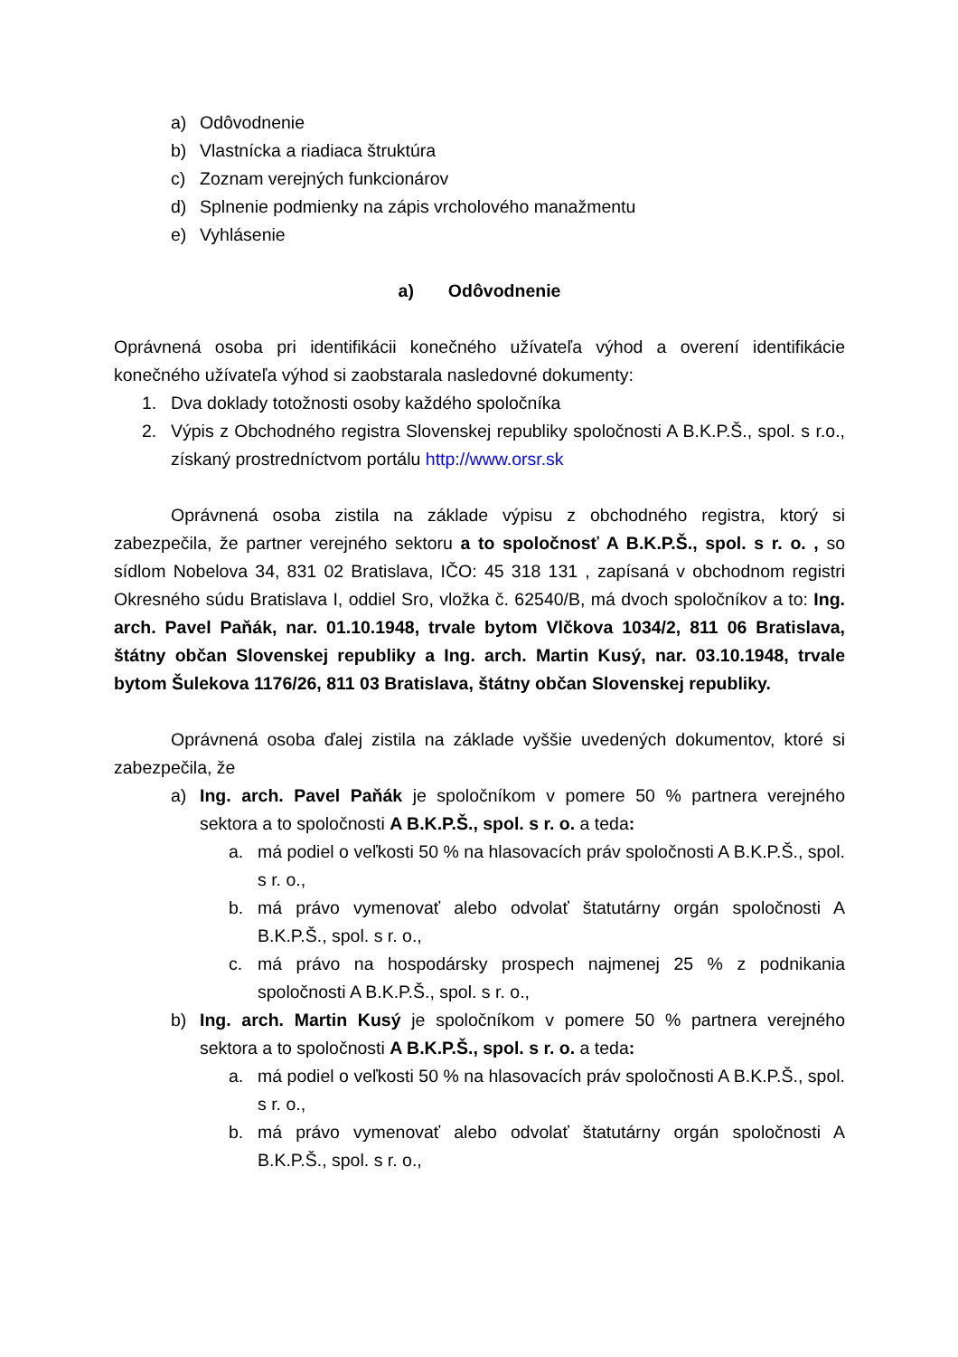a) Odôvodnenie
b) Vlastnícka a riadiaca štruktúra
c) Zoznam verejných funkcionárov
d) Splnenie podmienky na zápis vrcholového manažmentu
e) Vyhlásenie
a) Odôvodnenie
Oprávnená osoba pri identifikácii konečného užívateľa výhod a overení identifikácie konečného užívateľa výhod si zaobstarala nasledovné dokumenty:
1. Dva doklady totožnosti osoby každého spoločníka
2. Výpis z Obchodného registra Slovenskej republiky spoločnosti A B.K.P.Š., spol. s r.o., získaný prostredníctvom portálu http://www.orsr.sk
Oprávnená osoba zistila na základe výpisu z obchodného registra, ktorý si zabezpečila, že partner verejného sektoru a to spoločnosť A B.K.P.Š., spol. s r. o. , so sídlom Nobelova 34, 831 02 Bratislava, IČO: 45 318 131 , zapísaná v obchodnom registri Okresného súdu Bratislava I, oddiel Sro, vložka č. 62540/B, má dvoch spoločníkov a to: Ing. arch. Pavel Paňák, nar. 01.10.1948, trvale bytom Vlčkova 1034/2, 811 06 Bratislava, štátny občan Slovenskej republiky a Ing. arch. Martin Kusý, nar. 03.10.1948, trvale bytom Šulekova 1176/26, 811 03 Bratislava, štátny občan Slovenskej republiky.
Oprávnená osoba ďalej zistila na základe vyššie uvedených dokumentov, ktoré si zabezpečila, že
a) Ing. arch. Pavel Paňák je spoločníkom v pomere 50 % partnera verejného sektora a to spoločnosti A B.K.P.Š., spol. s r. o. a teda:
a. má podiel o veľkosti 50 % na hlasovacích práv spoločnosti A B.K.P.Š., spol. s r. o.,
b. má právo vymenovať alebo odvolať štatutárny orgán spoločnosti A B.K.P.Š., spol. s r. o.,
c. má právo na hospodársky prospech najmenej 25 % z podnikania spoločnosti A B.K.P.Š., spol. s r. o.,
b) Ing. arch. Martin Kusý je spoločníkom v pomere 50 % partnera verejného sektora a to spoločnosti A B.K.P.Š., spol. s r. o. a teda:
a. má podiel o veľkosti 50 % na hlasovacích práv spoločnosti A B.K.P.Š., spol. s r. o.,
b. má právo vymenovať alebo odvolať štatutárny orgán spoločnosti A B.K.P.Š., spol. s r. o.,